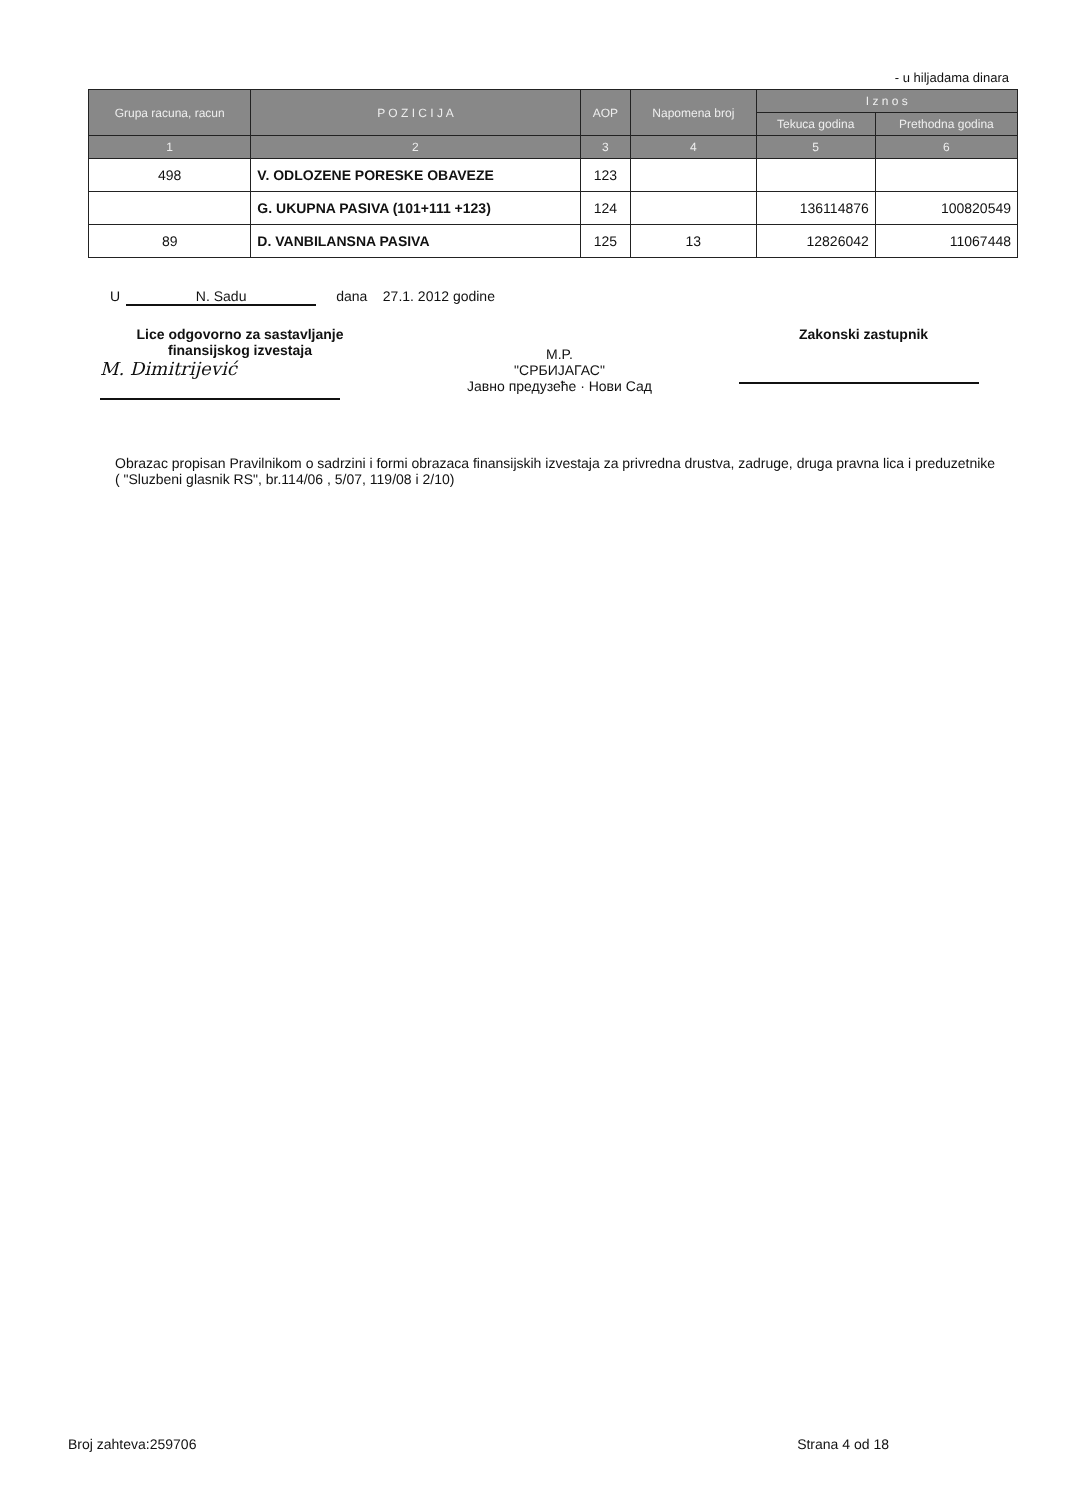- u hiljadama dinara
| Grupa racuna, racun | P O Z I C I J A | AOP | Napomena broj | I z n o s | |
| --- | --- | --- | --- | --- | --- |
| | | | | Tekuca godina | Prethodna godina |
| 1 | 2 | 3 | 4 | 5 | 6 |
| 498 | V. ODLOZENE PORESKE OBAVEZE | 123 | | | |
| | G. UKUPNA PASIVA (101+111 +123) | 124 | | 136114876 | 100820549 |
| 89 | D. VANBILANSNA PASIVA | 125 | 13 | 12826042 | 11067448 |
U N. Sadu dana 27.1. 2012 godine
Lice odgovorno za sastavljanje finansijskog izvestaja
M. Dimitrijević
M.P.
"СРБИЈАГАС"
Јавно предузеће · Нови Сад
Zakonski zastupnik
Obrazac propisan Pravilnikom o sadrzini i formi obrazaca finansijskih izvestaja za privredna drustva, zadruge, druga pravna lica i preduzetnike ( "Sluzbeni glasnik RS", br.114/06 , 5/07, 119/08 i 2/10)
Broj zahteva:259706 Strana 4 od 18